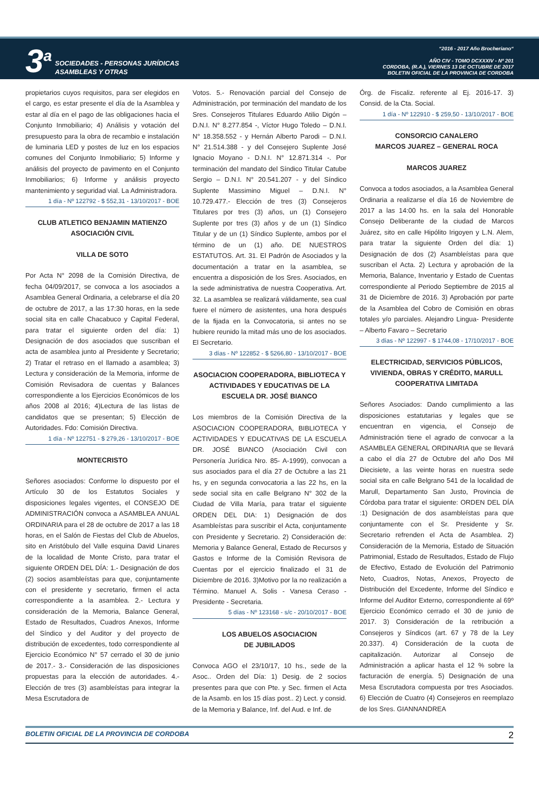3<sup>a</sup>
SOCIEDADES - PERSONAS JURÍDICAS
ASAMBLEAS Y OTRAS
“2016 - 2017 Año Brocheriano“
AÑO CIV - TOMO DCXXXIV - Nº 201
CORDOBA, (R.A.), VIERNES 13 DE OCTUBRE DE 2017
BOLETIN OFICIAL DE LA PROVINCIA DE CORDOBA
propietarios cuyos requisitos, para ser elegidos en el cargo, es estar presente el día de la Asamblea y estar al día en el pago de las obligaciones hacia el Conjunto Inmobiliario; 4) Análisis y votación del presupuesto para la obra de recambio e instalación de luminaria LED y postes de luz en los espacios comunes del Conjunto Inmobiliario; 5) Informe y análisis del proyecto de pavimento en el Conjunto Inmobiliarios; 6) Informe y análisis proyecto mantenimiento y seguridad vial. La Administradora.
1 día - Nº 122792 - $ 552,31 - 13/10/2017 - BOE
CLUB ATLETICO BENJAMIN MATIENZO
ASOCIACIÓN CIVIL
VILLA DE SOTO
Por Acta N° 2098 de la Comisión Directiva, de fecha 04/09/2017, se convoca a los asociados a Asamblea General Ordinaria, a celebrarse el día 20 de octubre de 2017, a las 17:30 horas, en la sede social sita en calle Chacabuco y Capital Federal, para tratar el siguiente orden del día: 1) Designación de dos asociados que suscriban el acta de asamblea junto al Presidente y Secretario; 2) Tratar el retraso en el llamado a asamblea; 3) Lectura y consideración de la Memoria, informe de Comisión Revisadora de cuentas y Balances correspondiente a los Ejercicios Económicos de los años 2008 al 2016; 4)Lectura de las listas de candidatos que se presentan; 5) Elección de Autoridades. Fdo: Comisión Directiva.
1 día - Nº 122751 - $ 279,26 - 13/10/2017 - BOE
MONTECRISTO
Señores asociados: Conforme lo dispuesto por el Artículo 30 de los Estatutos Sociales y disposiciones legales vigentes, el CONSEJO DE ADMINISTRACIÓN convoca a ASAMBLEA ANUAL ORDINARIA para el 28 de octubre de 2017 a las 18 horas, en el Salón de Fiestas del Club de Abuelos, sito en Aristóbulo del Valle esquina David Linares de la localidad de Monte Cristo, para tratar el siguiente ORDEN DEL DÍA: 1.- Designación de dos (2) socios asambleístas para que, conjuntamente con el presidente y secretario, firmen el acta correspondiente a la asamblea. 2.- Lectura y consideración de la Memoria, Balance General, Estado de Resultados, Cuadros Anexos, Informe del Síndico y del Auditor y del proyecto de distribución de excedentes, todo correspondiente al Ejercicio Económico N° 57 cerrado el 30 de junio de 2017.- 3.- Consideración de las disposiciones propuestas para la elección de autoridades. 4.- Elección de tres (3) asambleístas para integrar la Mesa Escrutadora de
Votos. 5.- Renovación parcial del Consejo de Administración, por terminación del mandato de los Sres. Consejeros Titulares Eduardo Atilio Digón – D.N.I. N° 8.277.854 -, Víctor Hugo Toledo – D.N.I. N° 18.358.552 - y Hernán Alberto Parodi – D.N.I. N° 21.514.388 - y del Consejero Suplente José Ignacio Moyano - D.N.I. N° 12.871.314 -. Por terminación del mandato del Síndico Titular Catube Sergio – D.N.I. N° 20.541.207 - y del Síndico Suplente Massimino Miguel – D.N.I. N° 10.729.477.- Elección de tres (3) Consejeros Titulares por tres (3) años, un (1) Consejero Suplente por tres (3) años y de un (1) Síndico Titular y de un (1) Síndico Suplente, ambos por el término de un (1) año. DE NUESTROS ESTATUTOS. Art. 31. El Padrón de Asociados y la documentación a tratar en la asamblea, se encuentra a disposición de los Sres. Asociados, en la sede administrativa de nuestra Cooperativa. Art. 32. La asamblea se realizará válidamente, sea cual fuere el número de asistentes, una hora después de la fijada en la Convocatoria, si antes no se hubiere reunido la mitad más uno de los asociados. El Secretario.
3 días - Nº 122852 - $ 5266,80 - 13/10/2017 - BOE
ASOCIACION COOPERADORA, BIBLIOTECA Y ACTIVIDADES Y EDUCATIVAS DE LA ESCUELA DR. JOSÉ BIANCO
Los miembros de la Comisión Directiva de la ASOCIACION COOPERADORA, BIBLIOTECA Y ACTIVIDADES Y EDUCATIVAS DE LA ESCUELA DR. JOSÉ BIANCO (Asociación Civil con Personería Jurídica Nro. 85- A-1999), convocan a sus asociados para el día 27 de Octubre a las 21 hs, y en segunda convocatoria a las 22 hs, en la sede social sita en calle Belgrano N° 302 de la Ciudad de Villa María, para tratar el siguiente ORDEN DEL DIA: 1) Designación de dos Asambleístas para suscribir el Acta, conjuntamente con Presidente y Secretario. 2) Consideración de: Memoria y Balance General, Estado de Recursos y Gastos e Informe de la Comisión Revisora de Cuentas por el ejercicio finalizado el 31 de Diciembre de 2016. 3)Motivo por la no realización a Término. Manuel A. Solis - Vanesa Ceraso - Presidente - Secretaria.
5 días - Nº 123168 - s/c - 20/10/2017 - BOE
LOS ABUELOS ASOCIACION
DE JUBILADOS
Convoca AGO el 23/10/17, 10 hs., sede de la Asoc.. Orden del Día: 1) Desig. de 2 socios presentes para que con Pte. y Sec. firmen el Acta de la Asamb. en los 15 días post.. 2) Lect. y consid. de la Memoria y Balance, Inf. del Aud. e Inf. de
Órg. de Fiscaliz. referente al Ej. 2016-17. 3) Consid. de la Cta. Social.
1 día - Nº 122910 - $ 259,50 - 13/10/2017 - BOE
CONSORCIO CANALERO
MARCOS JUAREZ – GENERAL ROCA
MARCOS JUAREZ
Convoca a todos asociados, a la Asamblea General Ordinaria a realizarse el día 16 de Noviembre de 2017 a las 14:00 hs. en la sala del Honorable Consejo Deliberante de la ciudad de Marcos Juárez, sito en calle Hipólito Irigoyen y L.N. Alem, para tratar la siguiente Orden del día: 1) Designación de dos (2) Asambleístas para que suscriban el Acta. 2) Lectura y aprobación de la Memoria, Balance, Inventario y Estado de Cuentas correspondiente al Periodo Septiembre de 2015 al 31 de Diciembre de 2016. 3) Aprobación por parte de la Asamblea del Cobro de Comisión en obras totales y/o parciales. Alejandro Lingua- Presidente – Alberto Favaro – Secretario
3 días - Nº 122997 - $ 1744,08 - 17/10/2017 - BOE
ELECTRICIDAD, SERVICIOS PÚBLICOS, VIVIENDA, OBRAS Y CRÉDITO, MARULL COOPERATIVA LIMITADA
Señores Asociados: Dando cumplimiento a las disposiciones estatutarias y legales que se encuentran en vigencia, el Consejo de Administración tiene el agrado de convocar a la ASAMBLEA GENERAL ORDINARIA que se llevará a cabo el día 27 de Octubre del año Dos Mil Diecisiete, a las veinte horas en nuestra sede social sita en calle Belgrano 541 de la localidad de Marull, Departamento San Justo, Provincia de Córdoba para tratar el siguiente: ORDEN DEL DÍA :1) Designación de dos asambleístas para que conjuntamente con el Sr. Presidente y Sr. Secretario refrenden el Acta de Asamblea. 2) Consideración de la Memoria, Estado de Situación Patrimonial, Estado de Resultados, Estado de Flujo de Efectivo, Estado de Evolución del Patrimonio Neto, Cuadros, Notas, Anexos, Proyecto de Distribución del Excedente, Informe del Síndico e Informe del Auditor Externo, correspondiente al 69º Ejercicio Económico cerrado el 30 de junio de 2017. 3) Consideración de la retribución a Consejeros y Síndicos (art. 67 y 78 de la Ley 20.337). 4) Consideración de la cuota de capitalización. Autorizar al Consejo de Administración a aplicar hasta el 12 % sobre la facturación de energía. 5) Designación de una Mesa Escrutadora compuesta por tres Asociados. 6) Elección de Cuatro (4) Consejeros en reemplazo de los Sres. GIANNANDREA
BOLETIN OFICIAL DE LA PROVINCIA DE CORDOBA 2